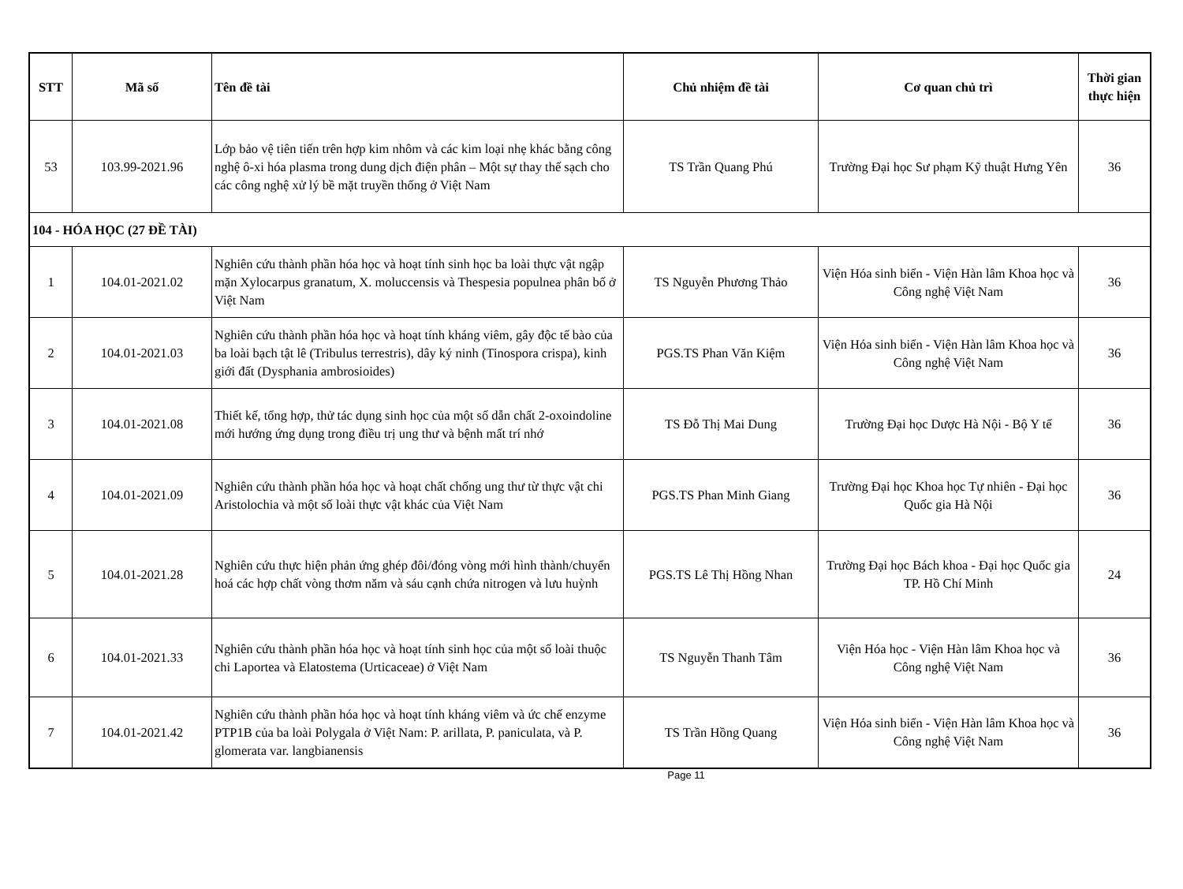| STT | Mã số | Tên đề tài | Chủ nhiệm đề tài | Cơ quan chủ trì | Thời gian thực hiện |
| --- | --- | --- | --- | --- | --- |
| 53 | 103.99-2021.96 | Lớp bảo vệ tiên tiến trên hợp kim nhôm và các kim loại nhẹ khác bằng công nghệ ô-xi hóa plasma trong dung dịch điện phân – Một sự thay thế sạch cho các công nghệ xử lý bề mặt truyền thống ở Việt Nam | TS Trần Quang Phú | Trường Đại học Sư phạm Kỹ thuật Hưng Yên | 36 |
| 104 - HÓA HỌC (27 ĐỀ TÀI) | | | | | |
| 1 | 104.01-2021.02 | Nghiên cứu thành phần hóa học và hoạt tính sinh học ba loài thực vật ngập mặn Xylocarpus granatum, X. moluccensis và Thespesia populnea phân bố ở Việt Nam | TS Nguyễn Phương Thảo | Viện Hóa sinh biển - Viện Hàn lâm Khoa học và Công nghệ Việt Nam | 36 |
| 2 | 104.01-2021.03 | Nghiên cứu thành phần hóa học và hoạt tính kháng viêm, gây độc tế bào của ba loài bạch tật lê (Tribulus terrestris), dây ký ninh (Tinospora crispa), kinh giới đất (Dysphania ambrosioides) | PGS.TS Phan Văn Kiệm | Viện Hóa sinh biển - Viện Hàn lâm Khoa học và Công nghệ Việt Nam | 36 |
| 3 | 104.01-2021.08 | Thiết kế, tổng hợp, thử tác dụng sinh học của một số dẫn chất 2-oxoindoline mới hướng ứng dụng trong điều trị ung thư và bệnh mất trí nhớ | TS Đỗ Thị Mai Dung | Trường Đại học Dược Hà Nội - Bộ Y tế | 36 |
| 4 | 104.01-2021.09 | Nghiên cứu thành phần hóa học và hoạt chất chống ung thư từ thực vật chi Aristolochia và một số loài thực vật khác của Việt Nam | PGS.TS Phan Minh Giang | Trường Đại học Khoa học Tự nhiên - Đại học Quốc gia Hà Nội | 36 |
| 5 | 104.01-2021.28 | Nghiên cứu thực hiện phản ứng ghép đôi/đóng vòng mới hình thành/chuyển hoá các hợp chất vòng thơm năm và sáu cạnh chứa nitrogen và lưu huỳnh | PGS.TS Lê Thị Hồng Nhan | Trường Đại học Bách khoa - Đại học Quốc gia TP. Hồ Chí Minh | 24 |
| 6 | 104.01-2021.33 | Nghiên cứu thành phần hóa học và hoạt tính sinh học của một số loài thuộc chi Laportea và Elatostema (Urticaceae) ở Việt Nam | TS Nguyễn Thanh Tâm | Viện Hóa học - Viện Hàn lâm Khoa học và Công nghệ Việt Nam | 36 |
| 7 | 104.01-2021.42 | Nghiên cứu thành phần hóa học và hoạt tính kháng viêm và ức chế enzyme PTP1B của ba loài Polygala ở Việt Nam: P. arillata, P. paniculata, và P. glomerata var. langbianensis | TS Trần Hồng Quang | Viện Hóa sinh biển - Viện Hàn lâm Khoa học và Công nghệ Việt Nam | 36 |
Page 11